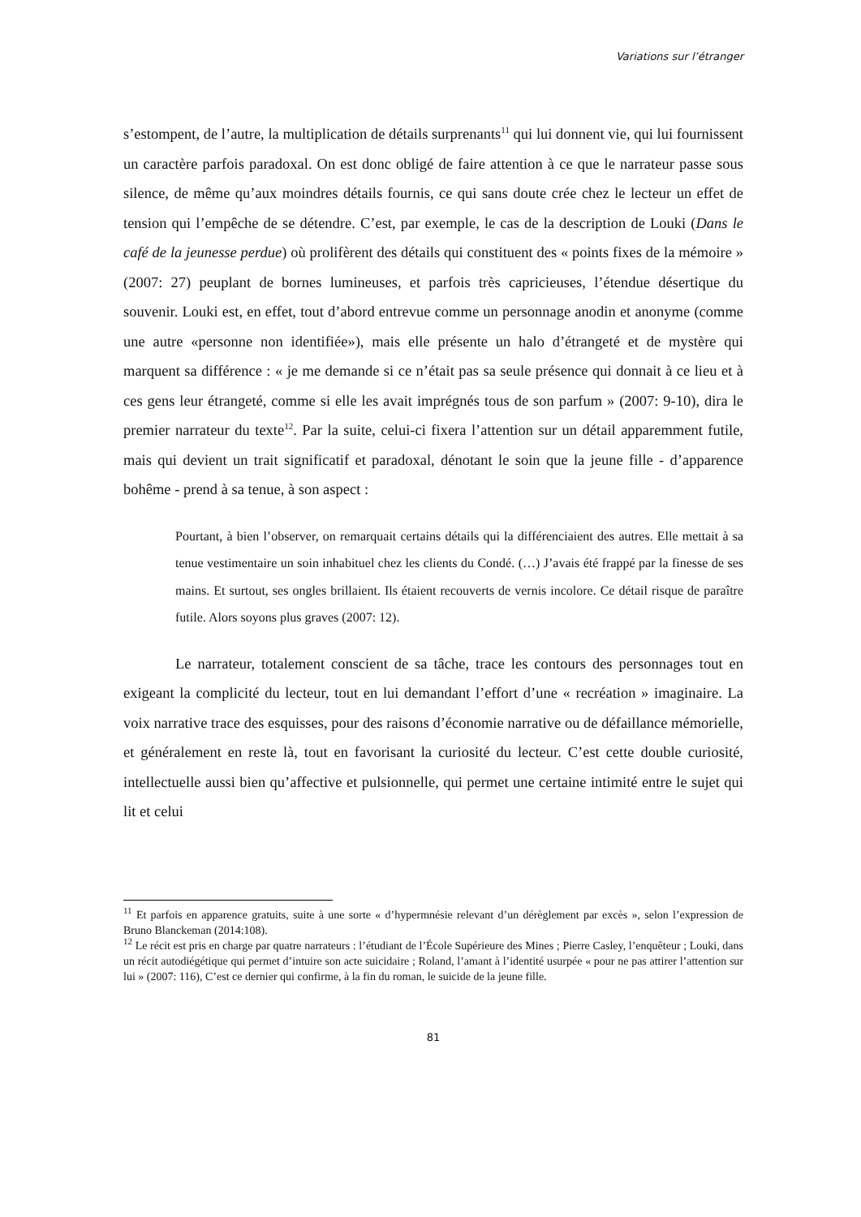Variations sur l’étranger
s’estompent, de l’autre, la multiplication de détails surprenants<sup>11</sup> qui lui donnent vie, qui lui fournissent un caractère parfois paradoxal. On est donc obligé de faire attention à ce que le narrateur passe sous silence, de même qu’aux moindres détails fournis, ce qui sans doute crée chez le lecteur un effet de tension qui l’empêche de se détendre. C’est, par exemple, le cas de la description de Louki (Dans le café de la jeunesse perdue) où prolifèrent des détails qui constituent des « points fixes de la mémoire » (2007: 27) peuplant de bornes lumineuses, et parfois très capricieuses, l’étendue désertique du souvenir. Louki est, en effet, tout d’abord entrevue comme un personnage anodin et anonyme (comme une autre «personne non identifiée»), mais elle présente un halo d’étrangeté et de mystère qui marquent sa différence : « je me demande si ce n’était pas sa seule présence qui donnait à ce lieu et à ces gens leur étrangeté, comme si elle les avait imprégnés tous de son parfum » (2007: 9-10), dira le premier narrateur du texte<sup>12</sup>. Par la suite, celui-ci fixera l’attention sur un détail apparemment futile, mais qui devient un trait significatif et paradoxal, dénotant le soin que la jeune fille - d’apparence bohême - prend à sa tenue, à son aspect :
Pourtant, à bien l’observer, on remarquait certains détails qui la différenciaient des autres. Elle mettait à sa tenue vestimentaire un soin inhabituel chez les clients du Condé. (…) J’avais été frappé par la finesse de ses mains. Et surtout, ses ongles brillaient. Ils étaient recouverts de vernis incolore. Ce détail risque de paraître futile. Alors soyons plus graves (2007: 12).
Le narrateur, totalement conscient de sa tâche, trace les contours des personnages tout en exigeant la complicité du lecteur, tout en lui demandant l’effort d’une « recréation » imaginaire. La voix narrative trace des esquisses, pour des raisons d’économie narrative ou de défaillance mémorielle, et généralement en reste là, tout en favorisant la curiosité du lecteur. C’est cette double curiosité, intellectuelle aussi bien qu’affective et pulsionnelle, qui permet une certaine intimité entre le sujet qui lit et celui
<sup>11</sup> Et parfois en apparence gratuits, suite à une sorte « d’hypermnésie relevant d’un dérèglement par excès », selon l’expression de Bruno Blanckeman (2014:108).
<sup>12</sup> Le récit est pris en charge par quatre narrateurs : l’étudiant de l’École Supérieure des Mines ; Pierre Casley, l’enquêteur ; Louki, dans un récit autodiégétique qui permet d’intuire son acte suicidaire ; Roland, l’amant à l’identité usurpée « pour ne pas attirer l’attention sur lui » (2007: 116), C’est ce dernier qui confirme, à la fin du roman, le suicide de la jeune fille.
81